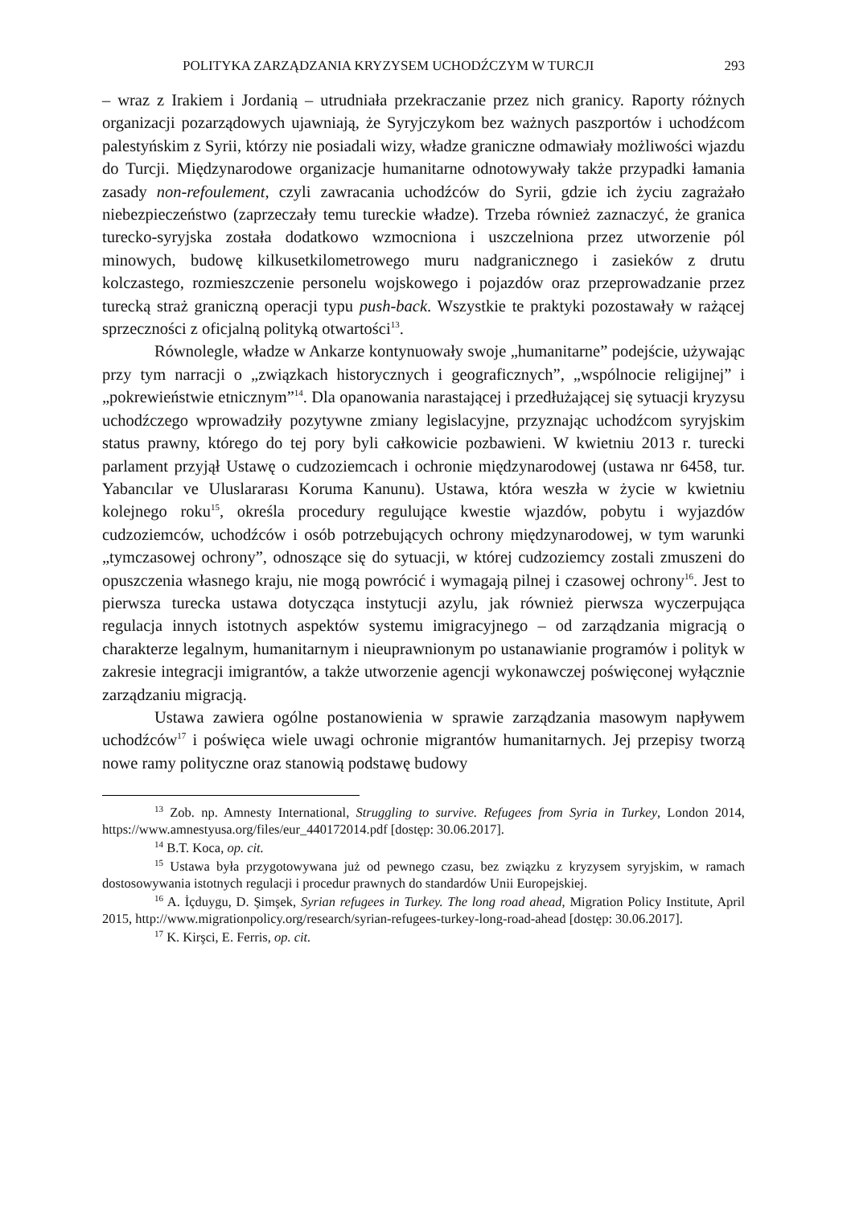POLITYKA ZARZĄDZANIA KRYZYSEM UCHODŹCZYM W TURCJI 293
– wraz z Irakiem i Jordanią – utrudniała przekraczanie przez nich granicy. Raporty różnych organizacji pozarządowych ujawniają, że Syryjczykom bez ważnych paszportów i uchodźcom palestyńskim z Syrii, którzy nie posiadali wizy, władze graniczne odmawiały możliwości wjazdu do Turcji. Międzynarodowe organizacje humanitarne odnotowywały także przypadki łamania zasady non-refoulement, czyli zawracania uchodźców do Syrii, gdzie ich życiu zagrażało niebezpieczeństwo (zaprzeczały temu tureckie władze). Trzeba również zaznaczyć, że granica turecko-syryjska została dodatkowo wzmocniona i uszczelniona przez utworzenie pól minowych, budowę kilkusetkilometrowego muru nadgranicznego i zasieków z drutu kolczastego, rozmieszczenie personelu wojskowego i pojazdów oraz przeprowadzanie przez turecką straż graniczną operacji typu push-back. Wszystkie te praktyki pozostawały w rażącej sprzeczności z oficjalną polityką otwartości<sup>13</sup>.
Równolegle, władze w Ankarze kontynuowały swoje „humanitarne” podejście, używając przy tym narracji o „związkach historycznych i geograficznych”, „wspólnocie religijnej” i „pokrewieństwie etnicznym”<sup>14</sup>. Dla opanowania narastającej i przedłużającej się sytuacji kryzysu uchodźczego wprowadziły pozytywne zmiany legislacyjne, przyznając uchodźcom syryjskim status prawny, którego do tej pory byli całkowicie pozbawieni. W kwietniu 2013 r. turecki parlament przyjął Ustawę o cudzoziemcach i ochronie międzynarodowej (ustawa nr 6458, tur. Yabancılar ve Uluslararası Koruma Kanunu). Ustawa, która weszła w życie w kwietniu kolejnego roku<sup>15</sup>, określa procedury regulujące kwestie wjazdów, pobytu i wyjazdów cudzoziemców, uchodźców i osób potrzebujących ochrony międzynarodowej, w tym warunki „tymczasowej ochrony”, odnoszące się do sytuacji, w której cudzoziemcy zostali zmuszeni do opuszczenia własnego kraju, nie mogą powrócić i wymagają pilnej i czasowej ochrony<sup>16</sup>. Jest to pierwsza turecka ustawa dotycząca instytucji azylu, jak również pierwsza wyczerpująca regulacja innych istotnych aspektów systemu imigracyjnego – od zarządzania migracją o charakterze legalnym, humanitarnym i nieuprawnionym po ustanawianie programów i polityk w zakresie integracji imigrantów, a także utworzenie agencji wykonawczej poświęconej wyłącznie zarządzaniu migracją.
Ustawa zawiera ogólne postanowienia w sprawie zarządzania masowym napływem uchodźców<sup>17</sup> i poświęca wiele uwagi ochronie migrantów humanitarnych. Jej przepisy tworzą nowe ramy polityczne oraz stanowią podstawę budowy
<sup>13</sup> Zob. np. Amnesty International, Struggling to survive. Refugees from Syria in Turkey, London 2014, https://www.amnestyusa.org/files/eur_440172014.pdf [dostęp: 30.06.2017].
<sup>14</sup> B.T. Koca, op. cit.
<sup>15</sup> Ustawa była przygotowywana już od pewnego czasu, bez związku z kryzysem syryjskim, w ramach dostosowywania istotnych regulacji i procedur prawnych do standardów Unii Europejskiej.
<sup>16</sup> A. İçduygu, D. Şimşek, Syrian refugees in Turkey. The long road ahead, Migration Policy Institute, April 2015, http://www.migrationpolicy.org/research/syrian-refugees-turkey-long-road-ahead [dostęp: 30.06.2017].
<sup>17</sup> K. Kirşci, E. Ferris, op. cit.